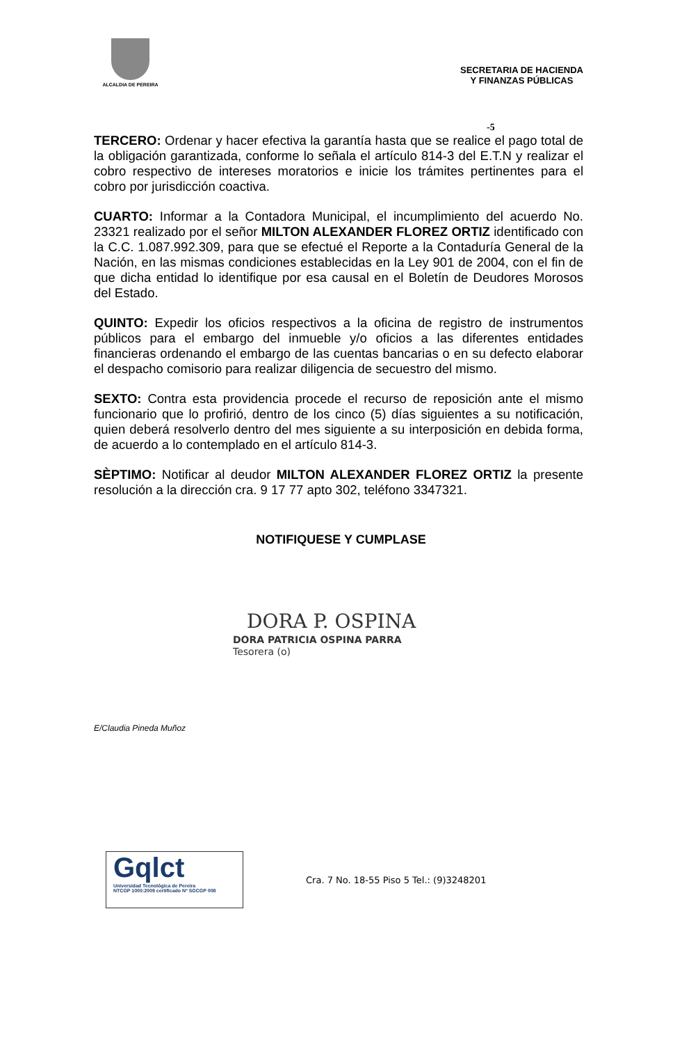ALCALDIA DE PEREIRA
SECRETARIA DE HACIENDA
Y FINANZAS PÚBLICAS
-5
TERCERO: Ordenar y hacer efectiva la garantía hasta que se realice el pago total de la obligación garantizada, conforme lo señala el artículo 814-3 del E.T.N y realizar el cobro respectivo de intereses moratorios e inicie los trámites pertinentes para el cobro por jurisdicción coactiva.
CUARTO: Informar a la Contadora Municipal, el incumplimiento del acuerdo No. 23321 realizado por el señor MILTON ALEXANDER FLOREZ ORTIZ identificado con la C.C. 1.087.992.309, para que se efectué el Reporte a la Contaduría General de la Nación, en las mismas condiciones establecidas en la Ley 901 de 2004, con el fin de que dicha entidad lo identifique por esa causal en el Boletín de Deudores Morosos del Estado.
QUINTO: Expedir los oficios respectivos a la oficina de registro de instrumentos públicos para el embargo del inmueble y/o oficios a las diferentes entidades financieras ordenando el embargo de las cuentas bancarias o en su defecto elaborar el despacho comisorio para realizar diligencia de secuestro del mismo.
SEXTO: Contra esta providencia procede el recurso de reposición ante el mismo funcionario que lo profirió, dentro de los cinco (5) días siguientes a su notificación, quien deberá resolverlo dentro del mes siguiente a su interposición en debida forma, de acuerdo a lo contemplado en el artículo 814-3.
SÈPTIMO: Notificar al deudor MILTON ALEXANDER FLOREZ ORTIZ la presente resolución a la dirección cra. 9 17 77 apto 302, teléfono 3347321.
NOTIFIQUESE Y CUMPLASE
DORA P. OSPINA
DORA PATRICIA OSPINA PARRA
Tesorera (o)
E/Claudia Pineda Muñoz
Gqlct
Universidad Tecnológica de Pereira
NTCGP 1000:2009 certificado Nº SGCGP 008
Cra. 7 No. 18-55 Piso 5 Tel.: (9)3248201